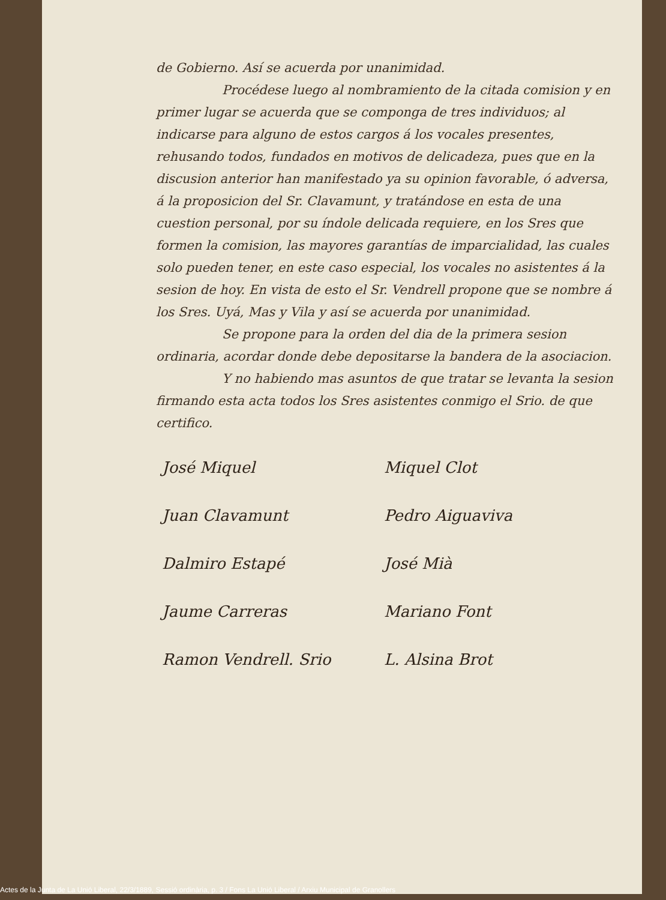de Gobierno. Así se acuerda por unanimidad.
Procédese luego al nombramiento de la citada comision y en primer lugar se acuerda que se componga de tres individuos; al indicarse para alguno de estos cargos á los vocales presentes, rehusando todos, fundados en motivos de delicadeza, pues que en la discusion anterior han manifestado ya su opinion favorable, ó adversa, á la proposicion del Sr. Clavamunt, y tratándose en esta de una cuestion personal, por su índole delicada requiere, en los Sres que formen la comision, las mayores garantías de imparcialidad, las cuales solo pueden tener, en este caso especial, los vocales no asistentes á la sesion de hoy. En vista de esto el Sr. Vendrell propone que se nombre á los Sres. Uyá, Mas y Vila y así se acuerda por unanimidad.
Se propone para la orden del dia de la primera sesion ordinaria, acordar donde debe depositarse la bandera de la asociacion.
Y no habiendo mas asuntos de que tratar se levanta la sesion firmando esta acta todos los Sres asistentes conmigo el Srio. de que certifico.
José Miquel
Miquel Clot
Juan Clavamunt
Pedro Aiguaviva
Dalmiro Estapé
José Mià
Jaume Carreras
Mariano Font
Ramon Vendrell. Srio
L. Alsina Brot
Actes de la Junta de La Unió Liberal, 22/3/1889, Sessió ordinària, p. 3 / Fons La Unió Liberal / Arxiu Municipal de Granollers